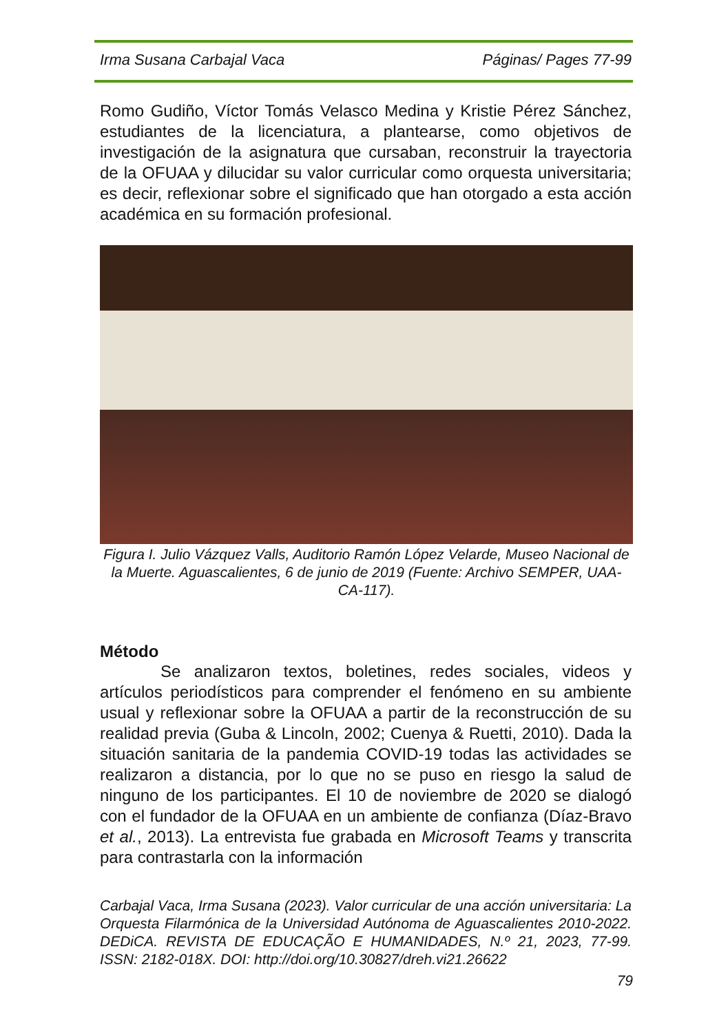Irma Susana Carbajal Vaca Páginas/ Pages 77-99
Romo Gudiño, Víctor Tomás Velasco Medina y Kristie Pérez Sánchez, estudiantes de la licenciatura, a plantearse, como objetivos de investigación de la asignatura que cursaban, reconstruir la trayectoria de la OFUAA y dilucidar su valor curricular como orquesta universitaria; es decir, reflexionar sobre el significado que han otorgado a esta acción académica en su formación profesional.
Figura I. Julio Vázquez Valls, Auditorio Ramón López Velarde, Museo Nacional de la Muerte. Aguascalientes, 6 de junio de 2019 (Fuente: Archivo SEMPER, UAA-CA-117).
Método
Se analizaron textos, boletines, redes sociales, videos y artículos periodísticos para comprender el fenómeno en su ambiente usual y reflexionar sobre la OFUAA a partir de la reconstrucción de su realidad previa (Guba & Lincoln, 2002; Cuenya & Ruetti, 2010). Dada la situación sanitaria de la pandemia COVID-19 todas las actividades se realizaron a distancia, por lo que no se puso en riesgo la salud de ninguno de los participantes. El 10 de noviembre de 2020 se dialogó con el fundador de la OFUAA en un ambiente de confianza (Díaz-Bravo et al., 2013). La entrevista fue grabada en Microsoft Teams y transcrita para contrastarla con la información
Carbajal Vaca, Irma Susana (2023). Valor curricular de una acción universitaria: La Orquesta Filarmónica de la Universidad Autónoma de Aguascalientes 2010-2022. DEDiCA. REVISTA DE EDUCAÇÃO E HUMANIDADES, N.º 21, 2023, 77-99. ISSN: 2182-018X. DOI: http://doi.org/10.30827/dreh.vi21.26622
79